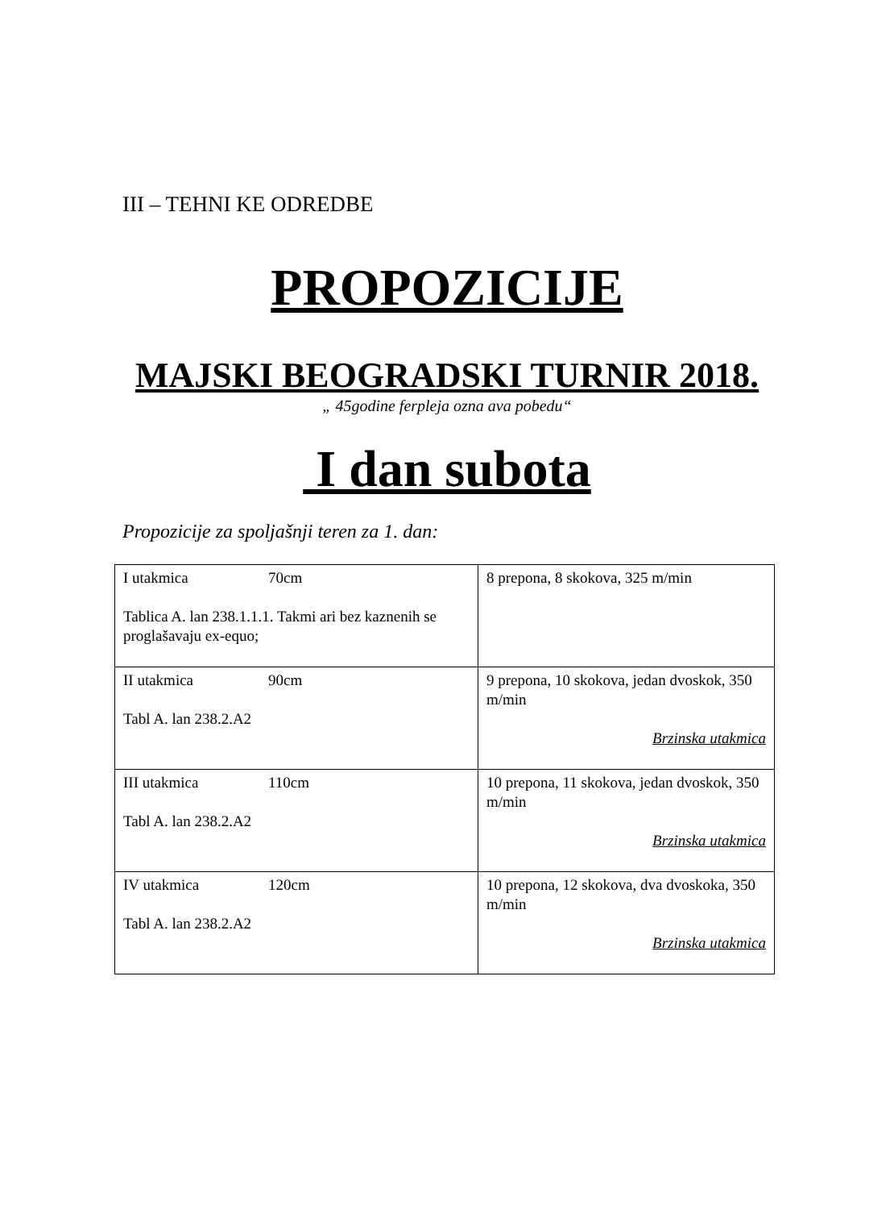III – TEHNI KE ODREDBE
PROPOZICIJE
MAJSKI BEOGRADSKI TURNIR 2018.
„ 45godine ferpleja ozna ava pobedu“
I dan subota
Propozicije za spoljašnji teren za 1. dan:
| I utakmica 70cm Tablica A. lan 238.1.1.1. Takmi ari bez kaznenih se proglašavaju ex-equo; | 8 prepona, 8 skokova, 325 m/min |
| II utakmica 90cm Tabl A. lan 238.2.A2 | 9 prepona, 10 skokova, jedan dvoskok, 350 m/min Brzinska utakmica |
| III utakmica 110cm Tabl A. lan 238.2.A2 | 10 prepona, 11 skokova, jedan dvoskok, 350 m/min Brzinska utakmica |
| IV utakmica 120cm Tabl A. lan 238.2.A2 | 10 prepona, 12 skokova, dva dvoskoka, 350 m/min Brzinska utakmica |